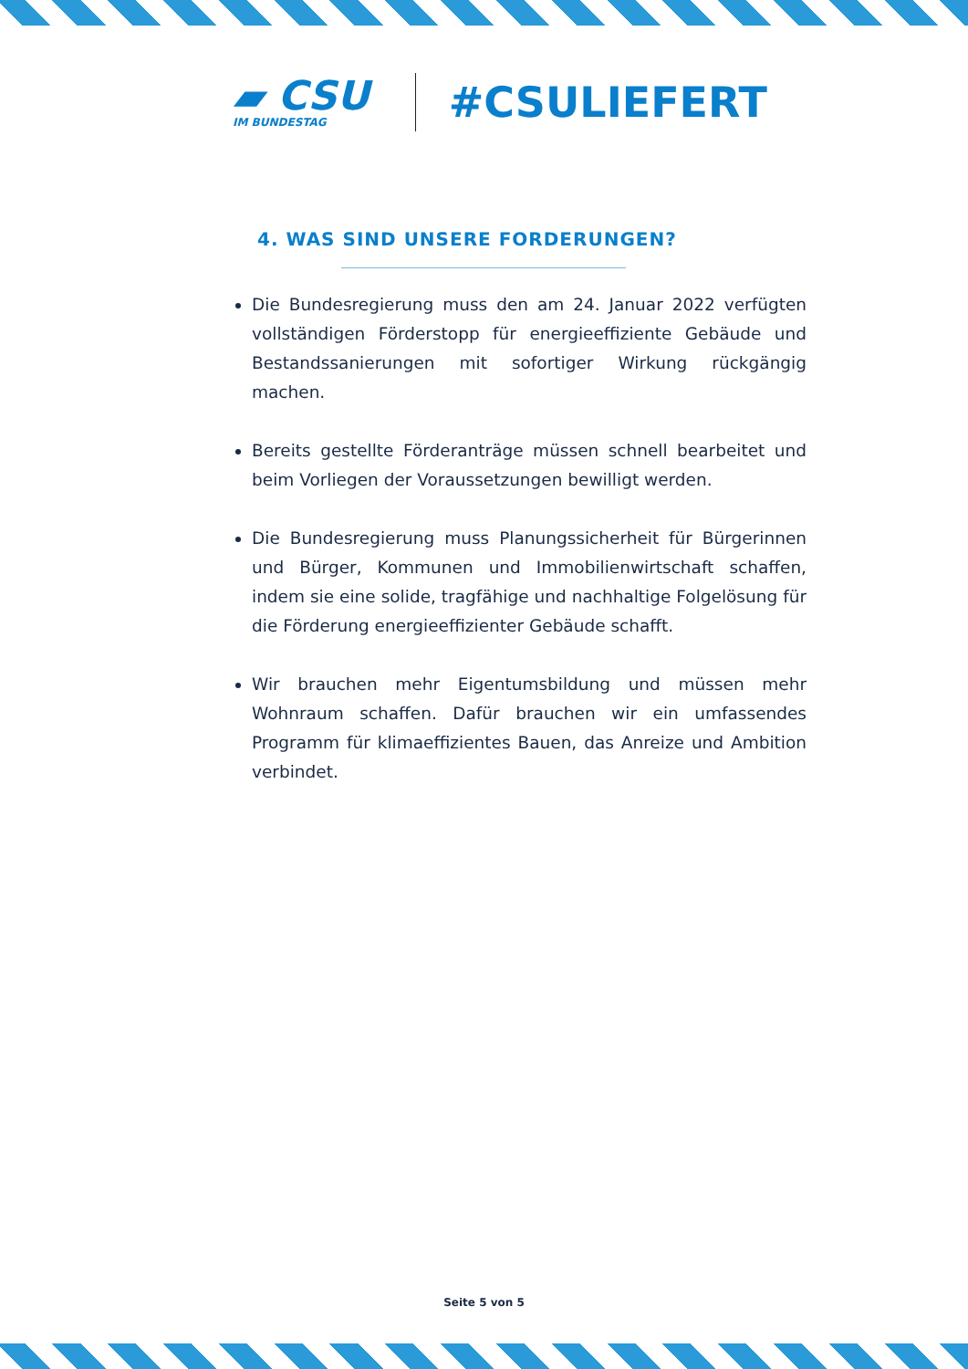▰ CSU
IM BUNDESTAG
#CSULIEFERT
4. WAS SIND UNSERE FORDERUNGEN?
Die Bundesregierung muss den am 24. Januar 2022 verfügten vollständigen Förderstopp für energieeffiziente Gebäude und Bestandssanierungen mit sofortiger Wirkung rückgängig machen.
Bereits gestellte Förderanträge müssen schnell bearbeitet und beim Vorliegen der Voraussetzungen bewilligt werden.
Die Bundesregierung muss Planungssicherheit für Bürgerinnen und Bürger, Kommunen und Immobilienwirtschaft schaffen, indem sie eine solide, tragfähige und nachhaltige Folgelösung für die Förderung energieeffizienter Gebäude schafft.
Wir brauchen mehr Eigentumsbildung und müssen mehr Wohnraum schaffen. Dafür brauchen wir ein umfassendes Programm für klimaeffizientes Bauen, das Anreize und Ambition verbindet.
Seite 5 von 5